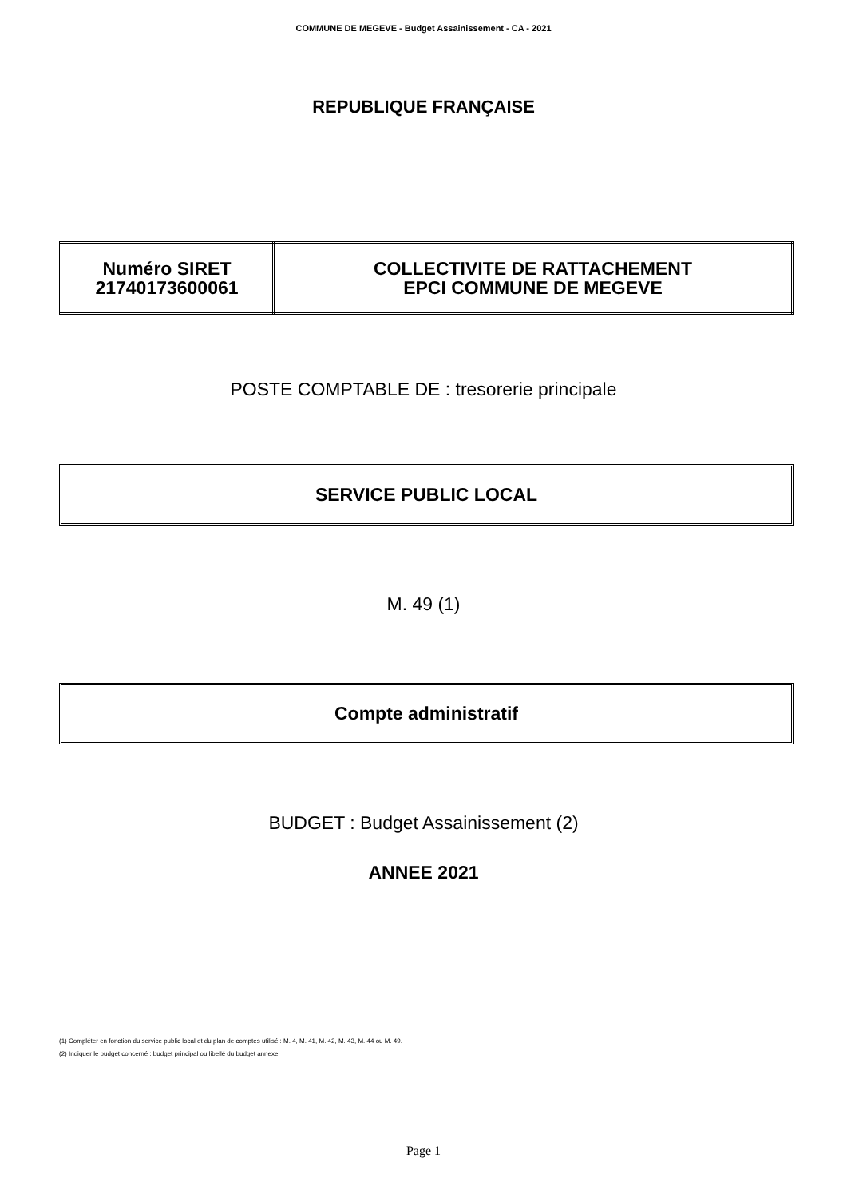COMMUNE DE MEGEVE - Budget Assainissement - CA - 2021
REPUBLIQUE FRANÇAISE
| Numéro SIRET 21740173600061 | COLLECTIVITE DE RATTACHEMENT EPCI COMMUNE DE MEGEVE |
POSTE COMPTABLE DE : tresorerie principale
SERVICE PUBLIC LOCAL
M. 49 (1)
Compte administratif
BUDGET : Budget Assainissement (2)
ANNEE 2021
(1) Compléter en fonction du service public local et du plan de comptes utilisé : M. 4, M. 41, M. 42, M. 43, M. 44 ou M. 49.
(2) Indiquer le budget concerné : budget principal ou libellé du budget annexe.
Page 1